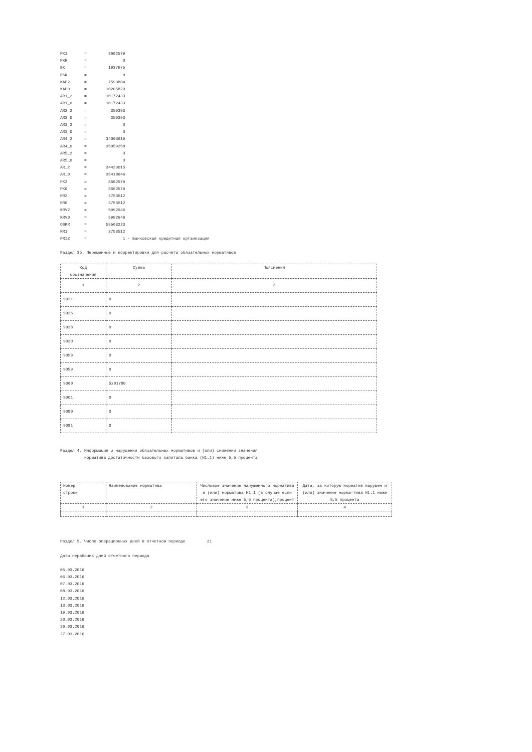PK1       =         8662579
PKR       =               0
BK        =         1937975
RSK       =               0
KAP2      =         7593884
KAP0      =        10205820
AR1_2     =        10172433
AR1_0     =        10172433
AR2_2     =          359393
AR2_0     =          359393
AR3_2     =               0
AR3_0     =               0
AR4_2     =        34063619
AR4_0     =        35059250
AR5_2     =               3
AR5_0     =               3
AR_2      =        34423015
AR_0      =        35418646
PK2       =         8662579
PK0       =         8662579
RR2       =         3753512
RR0       =         3753512
KRV2      =         5992946
KRV0      =         5992946
OSKR      =        59563223
RR1       =         3753512
PRIZ      =               1 - Банковская кредитная организация
Раздел 3б. Переменные и корректировки для расчета обязательных нормативов
| Код обозначения | Сумма | Пояснения |
| --- | --- | --- |
| 1 | 2 | 3 |
| 9021 | 0 | |
| 9026 | 0 | |
| 9028 | 0 | |
| 9030 | 0 | |
| 9058 | 0 | |
| 9059 | 0 | |
| 9060 | 5201780 | |
| 9061 | 0 | |
| 9080 | 0 | |
| 9081 | 0 | |
Раздел 4. Информация о нарушении обязательных нормативов и (или) снижении значения норматива достаточности базового капитала банка (Н1.1) ниже 5,5 процента
| Номер строки | Наименование норматива | Числовое значение нарушенного норматива и (или) норматива Н1.1 (в случае если его значение ниже 5,5 процента),процент | Дата, за которую норматив нарушен и (или) значение норма-тива Н1.1 ниже 5,5 процента |
| --- | --- | --- | --- |
| 1 | 2 | 3 | 4 |
Раздел 5. Число операционных дней в отчетном периоде 21
Даты нерабочих дней отчетного периода
05.03.2016
06.03.2016
07.03.2016
08.03.2016
12.03.2016
13.03.2016
19.03.2016
20.03.2016
26.03.2016
27.03.2016